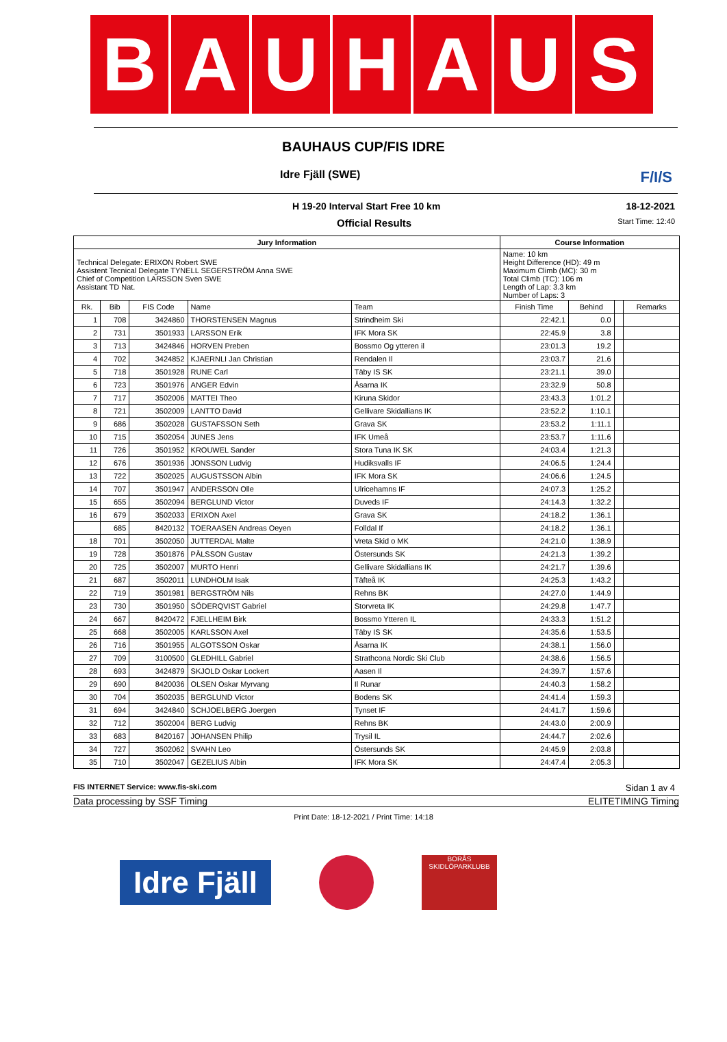B A U H A U S
BAUHAUS CUP/FIS IDRE
Idre Fjäll (SWE) F/I/S
H 19-20 Interval Start Free 10 km 18-12-2021
Official Results Start Time: 12:40
| Jury Information | | | | | Course Information | | | |
| --- | --- | --- | --- | --- | --- | --- | --- | --- |
| Technical Delegate: ERIXON Robert SWE Assistent Tecnical Delegate TYNELL SEGERSTRÖM Anna SWE Chief of Competition LARSSON Sven SWE Assistant TD Nat. | | | | | Name: 10 km Height Difference (HD): 49 m Maximum Climb (MC): 30 m Total Climb (TC): 106 m Length of Lap: 3.3 km Number of Laps: 3 | | | |
| Rk. | Bib | FIS Code | Name | Team | Finish Time | Behind | | Remarks |
| 1 | 708 | 3424860 | THORSTENSEN Magnus | Strindheim Ski | 22:42.1 | 0.0 | | |
| 2 | 731 | 3501933 | LARSSON Erik | IFK Mora SK | 22:45.9 | 3.8 | | |
| 3 | 713 | 3424846 | HORVEN Preben | Bossmo Og ytteren il | 23:01.3 | 19.2 | | |
| 4 | 702 | 3424852 | KJAERNLI Jan Christian | Rendalen Il | 23:03.7 | 21.6 | | |
| 5 | 718 | 3501928 | RUNE Carl | Täby IS SK | 23:21.1 | 39.0 | | |
| 6 | 723 | 3501976 | ANGER Edvin | Åsarna IK | 23:32.9 | 50.8 | | |
| 7 | 717 | 3502006 | MATTEI Theo | Kiruna Skidor | 23:43.3 | 1:01.2 | | |
| 8 | 721 | 3502009 | LANTTO David | Gellivare Skidallians IK | 23:52.2 | 1:10.1 | | |
| 9 | 686 | 3502028 | GUSTAFSSON Seth | Grava SK | 23:53.2 | 1:11.1 | | |
| 10 | 715 | 3502054 | JUNES Jens | IFK Umeå | 23:53.7 | 1:11.6 | | |
| 11 | 726 | 3501952 | KROUWEL Sander | Stora Tuna IK SK | 24:03.4 | 1:21.3 | | |
| 12 | 676 | 3501936 | JONSSON Ludvig | Hudiksvalls IF | 24:06.5 | 1:24.4 | | |
| 13 | 722 | 3502025 | AUGUSTSSON Albin | IFK Mora SK | 24:06.6 | 1:24.5 | | |
| 14 | 707 | 3501947 | ANDERSSON Olle | Ulricehamns IF | 24:07.3 | 1:25.2 | | |
| 15 | 655 | 3502094 | BERGLUND Victor | Duveds IF | 24:14.3 | 1:32.2 | | |
| 16 | 679 | 3502033 | ERIXON Axel | Grava SK | 24:18.2 | 1:36.1 | | |
| | 685 | 8420132 | TOERAASEN Andreas Oeyen | Folldal If | 24:18.2 | 1:36.1 | | |
| 18 | 701 | 3502050 | JUTTERDAL Malte | Vreta Skid o MK | 24:21.0 | 1:38.9 | | |
| 19 | 728 | 3501876 | PÅLSSON Gustav | Östersunds SK | 24:21.3 | 1:39.2 | | |
| 20 | 725 | 3502007 | MURTO Henri | Gellivare Skidallians IK | 24:21.7 | 1:39.6 | | |
| 21 | 687 | 3502011 | LUNDHOLM Isak | Täfteå IK | 24:25.3 | 1:43.2 | | |
| 22 | 719 | 3501981 | BERGSTRÖM Nils | Rehns BK | 24:27.0 | 1:44.9 | | |
| 23 | 730 | 3501950 | SÖDERQVIST Gabriel | Storvreta IK | 24:29.8 | 1:47.7 | | |
| 24 | 667 | 8420472 | FJELLHEIM Birk | Bossmo Ytteren IL | 24:33.3 | 1:51.2 | | |
| 25 | 668 | 3502005 | KARLSSON Axel | Täby IS SK | 24:35.6 | 1:53.5 | | |
| 26 | 716 | 3501955 | ALGOTSSON Oskar | Åsarna IK | 24:38.1 | 1:56.0 | | |
| 27 | 709 | 3100500 | GLEDHILL Gabriel | Strathcona Nordic Ski Club | 24:38.6 | 1:56.5 | | |
| 28 | 693 | 3424879 | SKJOLD Oskar Lockert | Aasen Il | 24:39.7 | 1:57.6 | | |
| 29 | 690 | 8420036 | OLSEN Oskar Myrvang | Il Runar | 24:40.3 | 1:58.2 | | |
| 30 | 704 | 3502035 | BERGLUND Victor | Bodens SK | 24:41.4 | 1:59.3 | | |
| 31 | 694 | 3424840 | SCHJOELBERG Joergen | Tynset IF | 24:41.7 | 1:59.6 | | |
| 32 | 712 | 3502004 | BERG Ludvig | Rehns BK | 24:43.0 | 2:00.9 | | |
| 33 | 683 | 8420167 | JOHANSEN Philip | Trysil IL | 24:44.7 | 2:02.6 | | |
| 34 | 727 | 3502062 | SVAHN Leo | Östersunds SK | 24:45.9 | 2:03.8 | | |
| 35 | 710 | 3502047 | GEZELIUS Albin | IFK Mora SK | 24:47.4 | 2:05.3 | | |
FIS INTERNET Service: www.fis-ski.com Sidan 1 av 4
Data processing by SSF Timing ELITETIMING Timing
Print Date: 18-12-2021 / Print Time: 14:18
Idre Fjäll
BORÅS SKIDLÖPARKLUBB